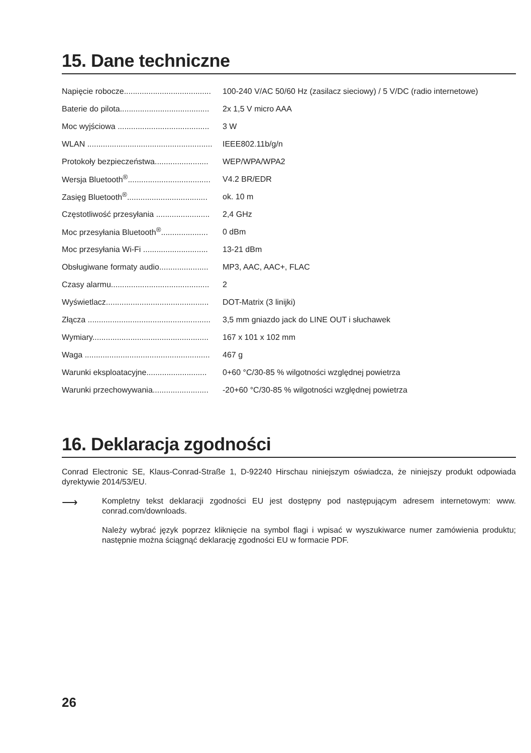15. Dane techniczne
| Napięcie robocze....................................... | 100-240 V/AC 50/60 Hz (zasilacz sieciowy) / 5 V/DC (radio internetowe) |
| Baterie do pilota........................................ | 2x 1,5 V micro AAA |
| Moc wyjściowa ......................................... | 3 W |
| WLAN ........................................................ | IEEE802.11b/g/n |
| Protokoły bezpieczeństwa........................ | WEP/WPA/WPA2 |
| Wersja Bluetooth<sup>®</sup>..................................... | V4.2 BR/EDR |
| Zasięg Bluetooth<sup>®</sup>.................................... | ok. 10 m |
| Częstotliwość przesyłania ........................ | 2,4 GHz |
| Moc przesyłania Bluetooth<sup>®</sup>..................... | 0 dBm |
| Moc przesyłania Wi-Fi ............................. | 13-21 dBm |
| Obsługiwane formaty audio...................... | MP3, AAC, AAC+, FLAC |
| Czasy alarmu............................................ | 2 |
| Wyświetlacz.............................................. | DOT-Matrix (3 linijki) |
| Złącza ....................................................... | 3,5 mm gniazdo jack do LINE OUT i słuchawek |
| Wymiary.................................................... | 167 x 101 x 102 mm |
| Waga ........................................................ | 467 g |
| Warunki eksploatacyjne........................... | 0+60 °C/30-85 % wilgotności względnej powietrza |
| Warunki przechowywania......................... | -20+60 °C/30-85 % wilgotności względnej powietrza |
16. Deklaracja zgodności
Conrad Electronic SE, Klaus-Conrad-Straße 1, D-92240 Hirschau niniejszym oświadcza, że niniejszy produkt odpowiada dyrektywie 2014/53/EU.
⟶
Kompletny tekst deklaracji zgodności EU jest dostępny pod następującym adresem internetowym: www. conrad.com/downloads.
Należy wybrać język poprzez kliknięcie na symbol flagi i wpisać w wyszukiwarce numer zamówienia produktu; następnie można ściągnąć deklarację zgodności EU w formacie PDF.
26